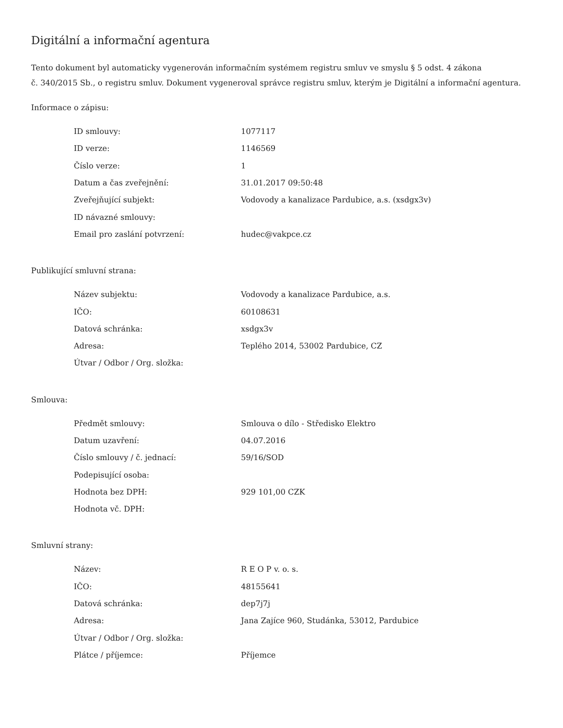Digitální a informační agentura
Tento dokument byl automaticky vygenerován informačním systémem registru smluv ve smyslu § 5 odst. 4 zákona
č. 340/2015 Sb., o registru smluv. Dokument vygeneroval správce registru smluv, kterým je Digitální a informační agentura.
Informace o zápisu:
| ID smlouvy: | 1077117 |
| ID verze: | 1146569 |
| Číslo verze: | 1 |
| Datum a čas zveřejnění: | 31.01.2017 09:50:48 |
| Zveřejňující subjekt: | Vodovody a kanalizace Pardubice, a.s. (xsdgx3v) |
| ID návazné smlouvy: | |
| Email pro zaslání potvrzení: | hudec@vakpce.cz |
Publikující smluvní strana:
| Název subjektu: | Vodovody a kanalizace Pardubice, a.s. |
| IČO: | 60108631 |
| Datová schránka: | xsdgx3v |
| Adresa: | Teplého 2014, 53002 Pardubice, CZ |
| Útvar / Odbor / Org. složka: | |
Smlouva:
| Předmět smlouvy: | Smlouva o dílo - Středisko Elektro |
| Datum uzavření: | 04.07.2016 |
| Číslo smlouvy / č. jednací: | 59/16/SOD |
| Podepisující osoba: | |
| Hodnota bez DPH: | 929 101,00 CZK |
| Hodnota vč. DPH: | |
Smluvní strany:
| Název: | R E O P v. o. s. |
| IČO: | 48155641 |
| Datová schránka: | dep7j7j |
| Adresa: | Jana Zajíce 960, Studánka, 53012, Pardubice |
| Útvar / Odbor / Org. složka: | |
| Plátce / příjemce: | Příjemce |